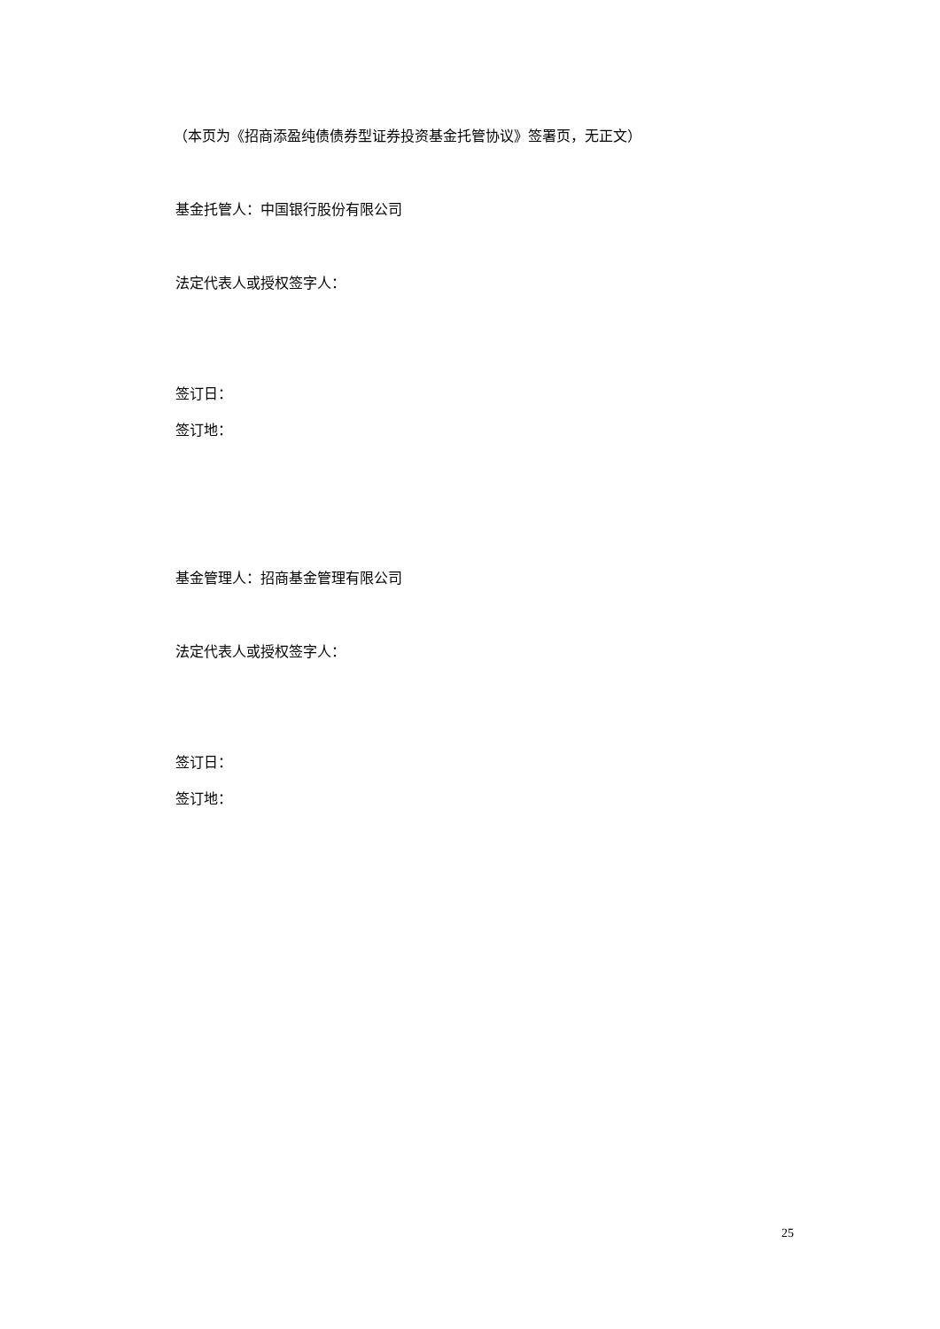（本页为《招商添盈纯债债券型证券投资基金托管协议》签署页，无正文）
基金托管人：中国银行股份有限公司
法定代表人或授权签字人：
签订日：
签订地：
基金管理人：招商基金管理有限公司
法定代表人或授权签字人：
签订日：
签订地：
25